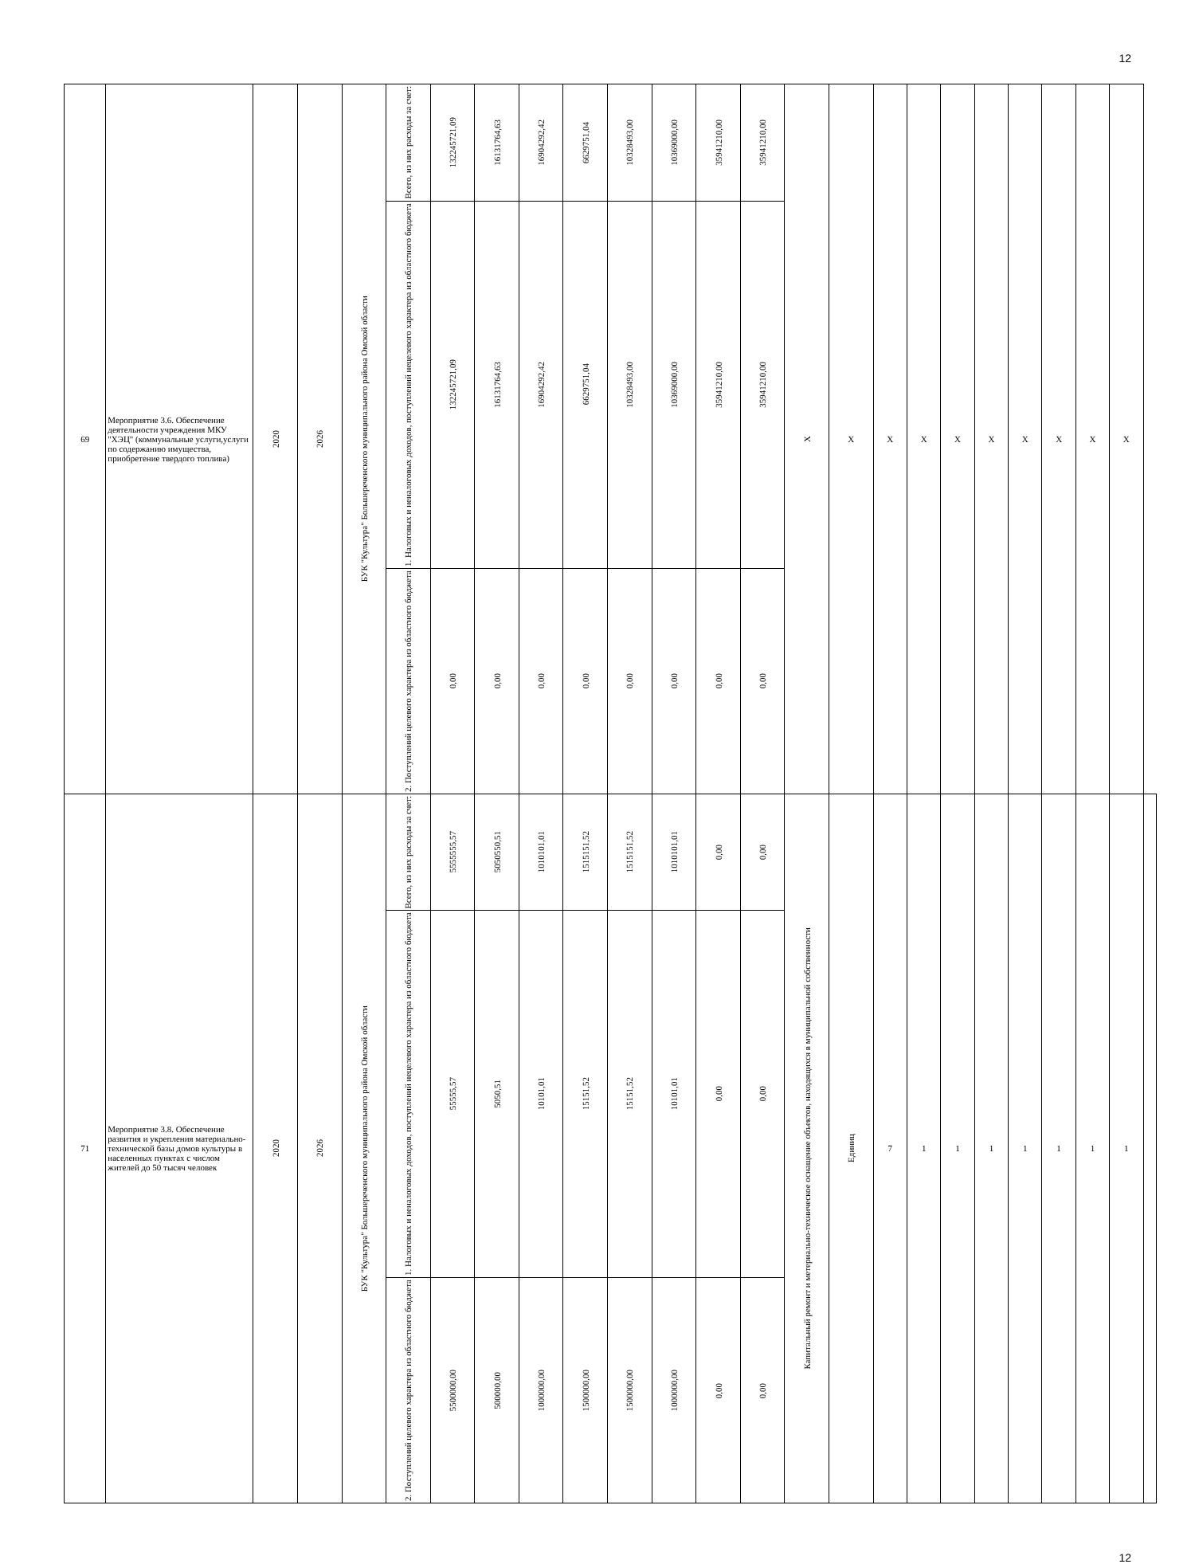12
| 69 | Мероприятие 3.6. Обеспечение деятельности учреждения МКУ "ХЭЦ" (коммунальные услуги,услуги по содержанию имущества, приобретение твердого топлива) | 2020 | 2026 | БУК "Культура" Большереченского муниципального района Омской области | Всего, из них расходы за счет: | 132245721,09 | 16131764,63 | 16904292,42 | 6629751,04 | 10328493,00 | 10369000,00 | 35941210,00 | 35941210,00 | X | X | X | X | X | X | X | X | X | X | |
| | | | | | 1. Налоговых и неналоговых доходов, поступлений нецелевого характера из областного бюджета | 132245721,09 | 16131764,63 | 16904292,42 | 6629751,04 | 10328493,00 | 10369000,00 | 35941210,00 | 35941210,00 | | | | | | | | | | | |
| | | | | | 2. Поступлений целевого характера из областного бюджета | 0,00 | 0,00 | 0,00 | 0,00 | 0,00 | 0,00 | 0,00 | 0,00 | | | | | | | | | | | |
| 71 | Мероприятие 3.8. Обеспечение развития и укрепления материально-технической базы домов культуры в населенных пунктах с числом жителей до 50 тысяч человек | 2020 | 2026 | БУК "Культура" Большереченского муниципального района Омской области | Всего, из них расходы за счет: | 5555555,57 | 5050550,51 | 1010101,01 | 1515151,52 | 1515151,52 | 1010101,01 | 0,00 | 0,00 | Капитальный ремонт и метериально-техническое оснащение объектов, находящихся в муниципальной собственности | Единиц | 7 | 1 | 1 | 1 | 1 | 1 | 1 | 1 | |
| | | | | | 1. Налоговых и неналоговых доходов, поступлений нецелевого характера из областного бюджета | 55555,57 | 5050,51 | 10101,01 | 15151,52 | 15151,52 | 10101,01 | 0,00 | 0,00 | | | | | | | | | | | |
| | | | | | 2. Поступлений целевого характера из областного бюджета | 5500000,00 | 500000,00 | 1000000,00 | 1500000,00 | 1500000,00 | 1000000,00 | 0,00 | 0,00 | | | | | | | | | | | |
12